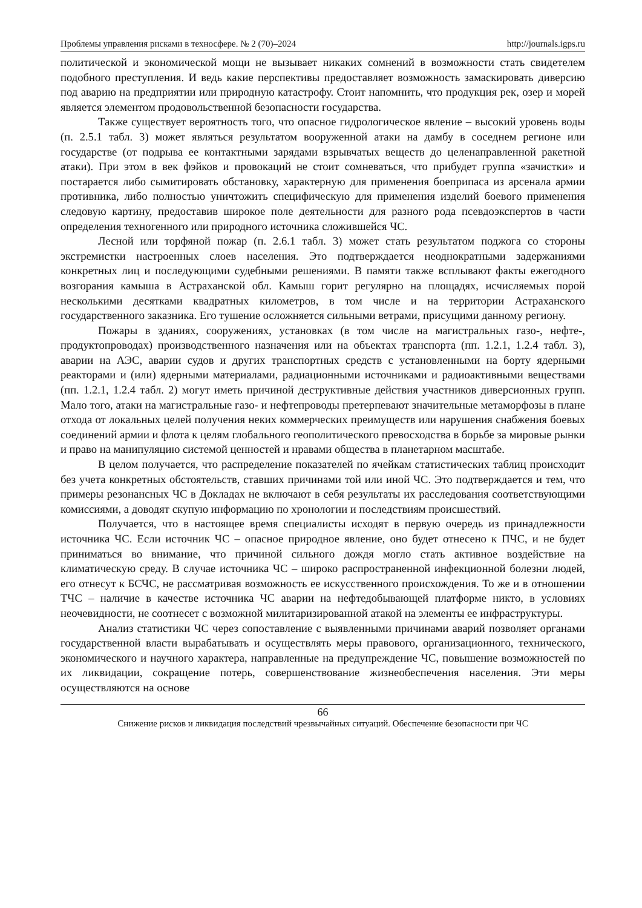Проблемы управления рисками в техносфере. № 2 (70)–2024 http://journals.igps.ru
политической и экономической мощи не вызывает никаких сомнений в возможности стать свидетелем подобного преступления. И ведь какие перспективы предоставляет возможность замаскировать диверсию под аварию на предприятии или природную катастрофу. Стоит напомнить, что продукция рек, озер и морей является элементом продовольственной безопасности государства.
Также существует вероятность того, что опасное гидрологическое явление – высокий уровень воды (п. 2.5.1 табл. 3) может являться результатом вооруженной атаки на дамбу в соседнем регионе или государстве (от подрыва ее контактными зарядами взрывчатых веществ до целенаправленной ракетной атаки). При этом в век фэйков и провокаций не стоит сомневаться, что прибудет группа «зачистки» и постарается либо сымитировать обстановку, характерную для применения боеприпаса из арсенала армии противника, либо полностью уничтожить специфическую для применения изделий боевого применения следовую картину, предоставив широкое поле деятельности для разного рода псевдоэкспертов в части определения техногенного или природного источника сложившейся ЧС.
Лесной или торфяной пожар (п. 2.6.1 табл. 3) может стать результатом поджога со стороны экстремистки настроенных слоев населения. Это подтверждается неоднократными задержаниями конкретных лиц и последующими судебными решениями. В памяти также всплывают факты ежегодного возгорания камыша в Астраханской обл. Камыш горит регулярно на площадях, исчисляемых порой несколькими десятками квадратных километров, в том числе и на территории Астраханского государственного заказника. Его тушение осложняется сильными ветрами, присущими данному региону.
Пожары в зданиях, сооружениях, установках (в том числе на магистральных газо-, нефте-, продуктопроводах) производственного назначения или на объектах транспорта (пп. 1.2.1, 1.2.4 табл. 3), аварии на АЭС, аварии судов и других транспортных средств с установленными на борту ядерными реакторами и (или) ядерными материалами, радиационными источниками и радиоактивными веществами (пп. 1.2.1, 1.2.4 табл. 2) могут иметь причиной деструктивные действия участников диверсионных групп. Мало того, атаки на магистральные газо- и нефтепроводы претерпевают значительные метаморфозы в плане отхода от локальных целей получения неких коммерческих преимуществ или нарушения снабжения боевых соединений армии и флота к целям глобального геополитического превосходства в борьбе за мировые рынки и право на манипуляцию системой ценностей и нравами общества в планетарном масштабе.
В целом получается, что распределение показателей по ячейкам статистических таблиц происходит без учета конкретных обстоятельств, ставших причинами той или иной ЧС. Это подтверждается и тем, что примеры резонансных ЧС в Докладах не включают в себя результаты их расследования соответствующими комиссиями, а доводят скупую информацию по хронологии и последствиям происшествий.
Получается, что в настоящее время специалисты исходят в первую очередь из принадлежности источника ЧС. Если источник ЧС – опасное природное явление, оно будет отнесено к ПЧС, и не будет приниматься во внимание, что причиной сильного дождя могло стать активное воздействие на климатическую среду. В случае источника ЧС – широко распространенной инфекционной болезни людей, его отнесут к БСЧС, не рассматривая возможность ее искусственного происхождения. То же и в отношении ТЧС – наличие в качестве источника ЧС аварии на нефтедобывающей платформе никто, в условиях неочевидности, не соотнесет с возможной милитаризированной атакой на элементы ее инфраструктуры.
Анализ статистики ЧС через сопоставление с выявленными причинами аварий позволяет органами государственной власти вырабатывать и осуществлять меры правового, организационного, технического, экономического и научного характера, направленные на предупреждение ЧС, повышение возможностей по их ликвидации, сокращение потерь, совершенствование жизнеобеспечения населения. Эти меры осуществляются на основе
66
Снижение рисков и ликвидация последствий чрезвычайных ситуаций. Обеспечение безопасности при ЧС